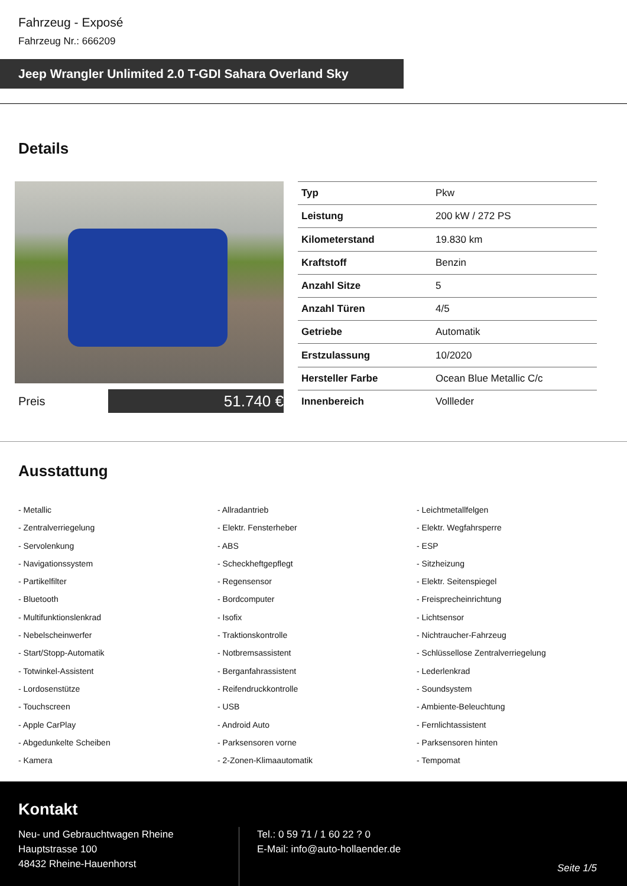Fahrzeug - Exposé
Fahrzeug Nr.: 666209
Jeep Wrangler Unlimited 2.0 T-GDI Sahara Overland Sky
Details
Preis
51.740 €
| Typ | Pkw |
| Leistung | 200 kW / 272 PS |
| Kilometerstand | 19.830 km |
| Kraftstoff | Benzin |
| Anzahl Sitze | 5 |
| Anzahl Türen | 4/5 |
| Getriebe | Automatik |
| Erstzulassung | 10/2020 |
| Hersteller Farbe | Ocean Blue Metallic C/c |
| Innenbereich | Vollleder |
Ausstattung
- Metallic
- Allradantrieb
- Leichtmetallfelgen
- Zentralverriegelung
- Elektr. Fensterheber
- Elektr. Wegfahrsperre
- Servolenkung
- ABS
- ESP
- Navigationssystem
- Scheckheftgepflegt
- Sitzheizung
- Partikelfilter
- Regensensor
- Elektr. Seitenspiegel
- Bluetooth
- Bordcomputer
- Freisprecheinrichtung
- Multifunktionslenkrad
- Isofix
- Lichtsensor
- Nebelscheinwerfer
- Traktionskontrolle
- Nichtraucher-Fahrzeug
- Start/Stopp-Automatik
- Notbremsassistent
- Schlüssellose Zentralverriegelung
- Totwinkel-Assistent
- Berganfahrassistent
- Lederlenkrad
- Lordosenstütze
- Reifendruckkontrolle
- Soundsystem
- Touchscreen
- USB
- Ambiente-Beleuchtung
- Apple CarPlay
- Android Auto
- Fernlichtassistent
- Abgedunkelte Scheiben
- Parksensoren vorne
- Parksensoren hinten
- Kamera
- 2-Zonen-Klimaautomatik
- Tempomat
Kontakt
Neu- und Gebrauchtwagen Rheine
Hauptstrasse 100
48432 Rheine-Hauenhorst
Tel.: 0 59 71 / 1 60 22 ? 0
E-Mail: info@auto-hollaender.de
Seite 1/5